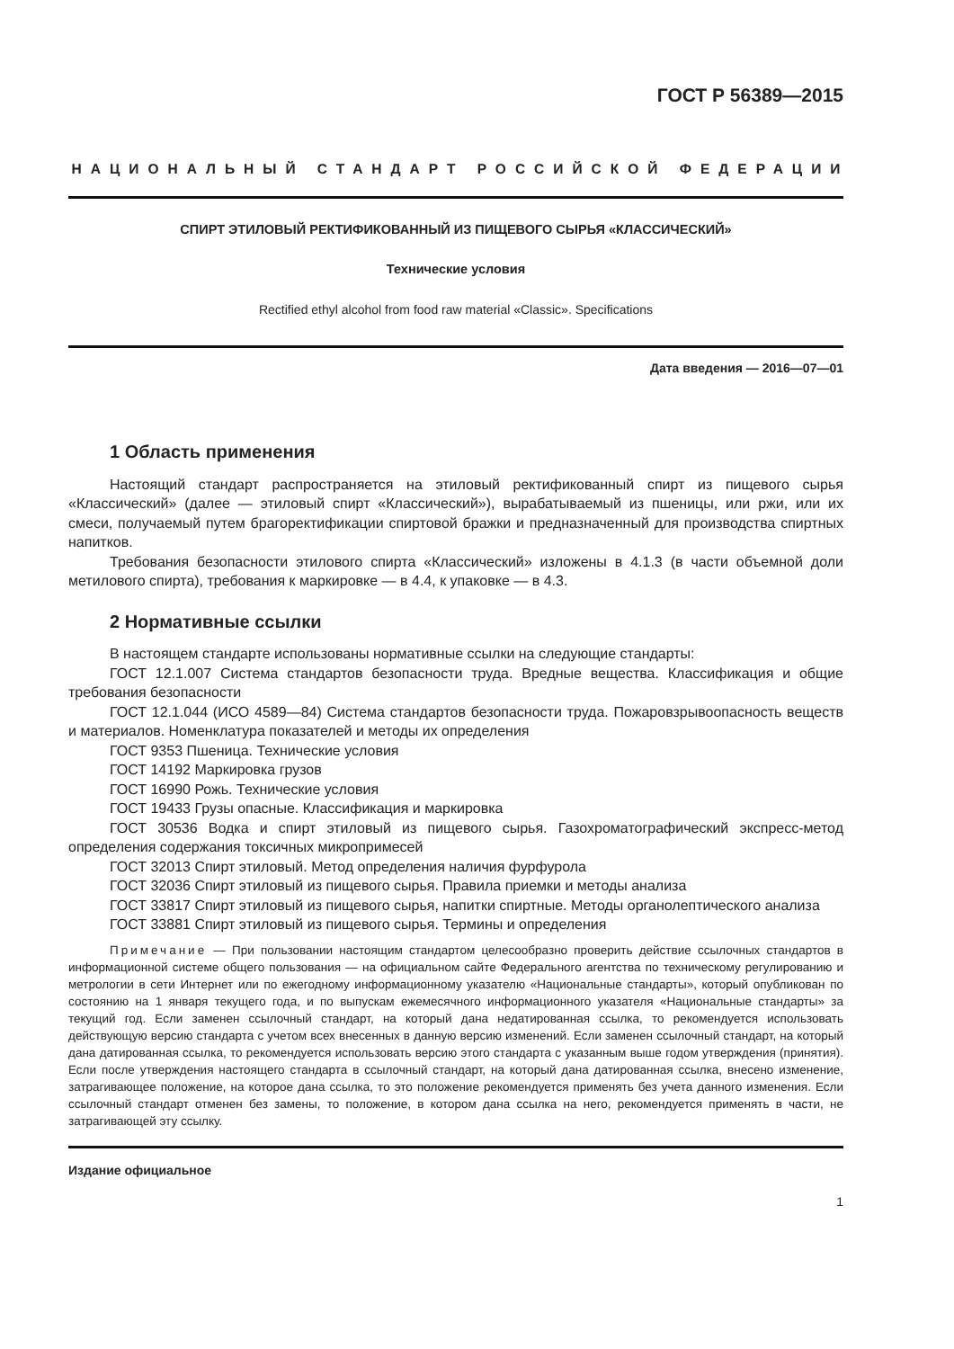ГОСТ Р 56389—2015
НАЦИОНАЛЬНЫЙ СТАНДАРТ РОССИЙСКОЙ ФЕДЕРАЦИИ
СПИРТ ЭТИЛОВЫЙ РЕКТИФИКОВАННЫЙ ИЗ ПИЩЕВОГО СЫРЬЯ «КЛАССИЧЕСКИЙ»
Технические условия
Rectified ethyl alcohol from food raw material «Classic». Specifications
Дата введения — 2016—07—01
1 Область применения
Настоящий стандарт распространяется на этиловый ректификованный спирт из пищевого сырья «Классический» (далее — этиловый спирт «Классический»), вырабатываемый из пшеницы, или ржи, или их смеси, получаемый путем брагоректификации спиртовой бражки и предназначенный для производства спиртных напитков.
Требования безопасности этилового спирта «Классический» изложены в 4.1.3 (в части объемной доли метилового спирта), требования к маркировке — в 4.4, к упаковке — в 4.3.
2 Нормативные ссылки
В настоящем стандарте использованы нормативные ссылки на следующие стандарты:
ГОСТ 12.1.007 Система стандартов безопасности труда. Вредные вещества. Классификация и общие требования безопасности
ГОСТ 12.1.044 (ИСО 4589—84) Система стандартов безопасности труда. Пожаровзрывоопасность веществ и материалов. Номенклатура показателей и методы их определения
ГОСТ 9353 Пшеница. Технические условия
ГОСТ 14192 Маркировка грузов
ГОСТ 16990 Рожь. Технические условия
ГОСТ 19433 Грузы опасные. Классификация и маркировка
ГОСТ 30536 Водка и спирт этиловый из пищевого сырья. Газохроматографический экспресс-метод определения содержания токсичных микропримесей
ГОСТ 32013 Спирт этиловый. Метод определения наличия фурфурола
ГОСТ 32036 Спирт этиловый из пищевого сырья. Правила приемки и методы анализа
ГОСТ 33817 Спирт этиловый из пищевого сырья, напитки спиртные. Методы органолептического анализа
ГОСТ 33881 Спирт этиловый из пищевого сырья. Термины и определения
Примечание — При пользовании настоящим стандартом целесообразно проверить действие ссылочных стандартов в информационной системе общего пользования — на официальном сайте Федерального агентства по техническому регулированию и метрологии в сети Интернет или по ежегодному информационному указателю «Национальные стандарты», который опубликован по состоянию на 1 января текущего года, и по выпускам ежемесячного информационного указателя «Национальные стандарты» за текущий год. Если заменен ссылочный стандарт, на который дана недатированная ссылка, то рекомендуется использовать действующую версию стандарта с учетом всех внесенных в данную версию изменений. Если заменен ссылочный стандарт, на который дана датированная ссылка, то рекомендуется использовать версию этого стандарта с указанным выше годом утверждения (принятия). Если после утверждения настоящего стандарта в ссылочный стандарт, на который дана датированная ссылка, внесено изменение, затрагивающее положение, на которое дана ссылка, то это положение рекомендуется применять без учета данного изменения. Если ссылочный стандарт отменен без замены, то положение, в котором дана ссылка на него, рекомендуется применять в части, не затрагивающей эту ссылку.
Издание официальное
1